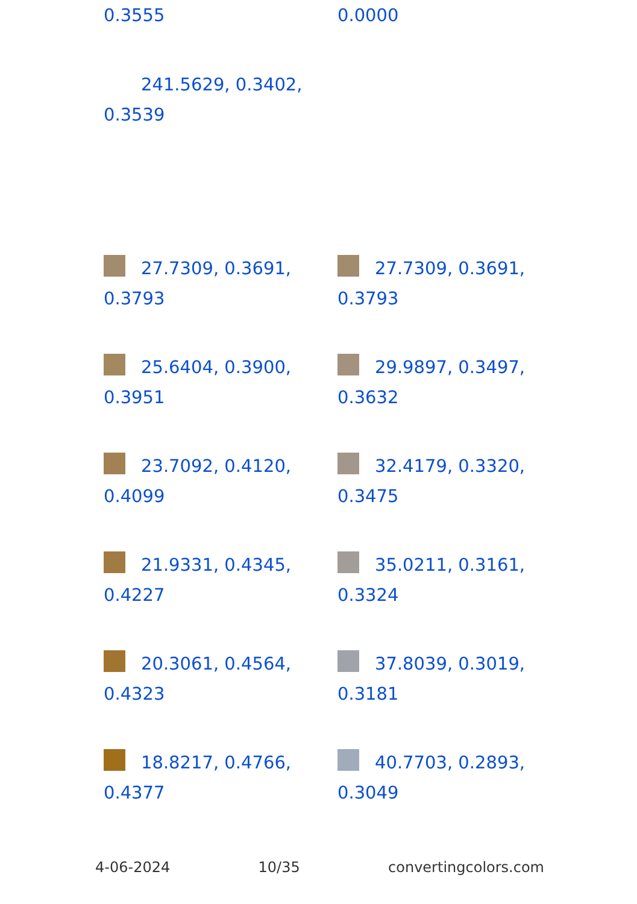0.3555 0.0000
241.5629, 0.3402, 0.3539
27.7309, 0.3691, 0.3793
27.7309, 0.3691, 0.3793
25.6404, 0.3900, 0.3951
29.9897, 0.3497, 0.3632
23.7092, 0.4120, 0.4099
32.4179, 0.3320, 0.3475
21.9331, 0.4345, 0.4227
35.0211, 0.3161, 0.3324
20.3061, 0.4564, 0.4323
37.8039, 0.3019, 0.3181
18.8217, 0.4766, 0.4377
40.7703, 0.2893, 0.3049
4-06-2024 10/35 convertingcolors.com